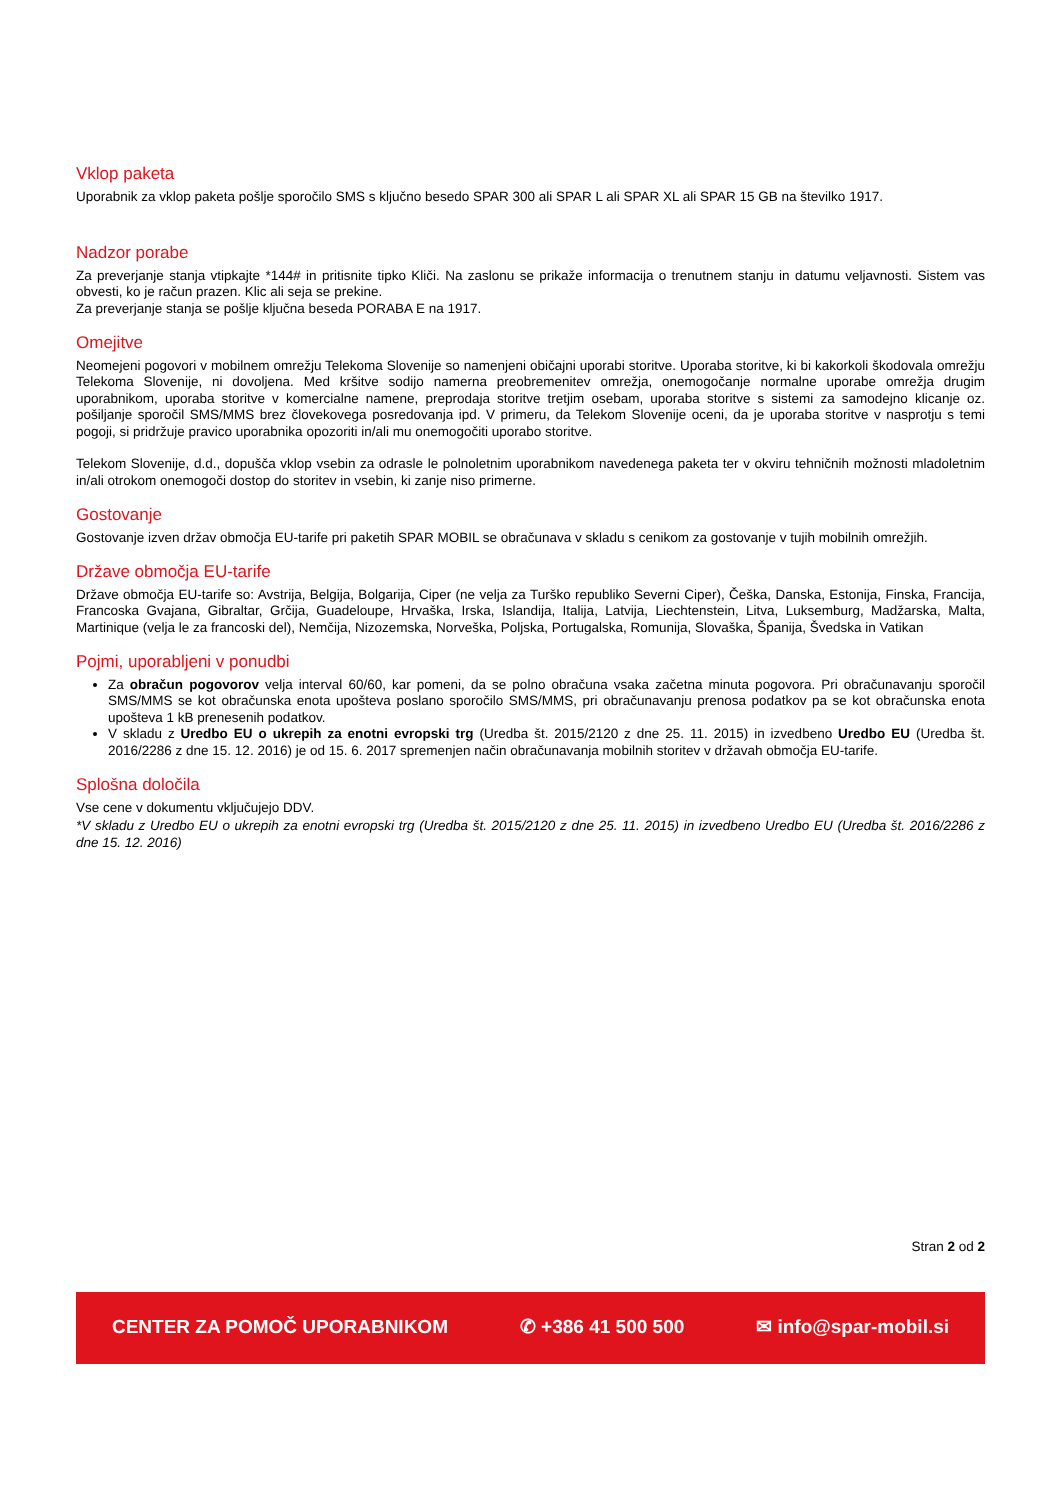Vklop paketa
Uporabnik za vklop paketa pošlje sporočilo SMS s ključno besedo SPAR 300 ali SPAR L ali SPAR XL ali SPAR 15 GB na številko 1917.
Nadzor porabe
Za preverjanje stanja vtipkajte *144# in pritisnite tipko Kliči. Na zaslonu se prikaže informacija o trenutnem stanju in datumu veljavnosti. Sistem vas obvesti, ko je račun prazen. Klic ali seja se prekine.
Za preverjanje stanja se pošlje ključna beseda PORABA E na 1917.
Omejitve
Neomejeni pogovori v mobilnem omrežju Telekoma Slovenije so namenjeni običajni uporabi storitve. Uporaba storitve, ki bi kakorkoli škodovala omrežju Telekoma Slovenije, ni dovoljena. Med kršitve sodijo namerna preobremenitev omrežja, onemogočanje normalne uporabe omrežja drugim uporabnikom, uporaba storitve v komercialne namene, preprodaja storitve tretjim osebam, uporaba storitve s sistemi za samodejno klicanje oz. pošiljanje sporočil SMS/MMS brez človekovega posredovanja ipd. V primeru, da Telekom Slovenije oceni, da je uporaba storitve v nasprotju s temi pogoji, si pridržuje pravico uporabnika opozoriti in/ali mu onemogočiti uporabo storitve.
Telekom Slovenije, d.d., dopušča vklop vsebin za odrasle le polnoletnim uporabnikom navedenega paketa ter v okviru tehničnih možnosti mladoletnim in/ali otrokom onemogoči dostop do storitev in vsebin, ki zanje niso primerne.
Gostovanje
Gostovanje izven držav območja EU-tarife pri paketih SPAR MOBIL se obračunava v skladu s cenikom za gostovanje v tujih mobilnih omrežjih.
Države območja EU-tarife
Države območja EU-tarife so: Avstrija, Belgija, Bolgarija, Ciper (ne velja za Turško republiko Severni Ciper), Češka, Danska, Estonija, Finska, Francija, Francoska Gvajana, Gibraltar, Grčija, Guadeloupe, Hrvaška, Irska, Islandija, Italija, Latvija, Liechtenstein, Litva, Luksemburg, Madžarska, Malta, Martinique (velja le za francoski del), Nemčija, Nizozemska, Norveška, Poljska, Portugalska, Romunija, Slovaška, Španija, Švedska in Vatikan
Pojmi, uporabljeni v ponudbi
Za obračun pogovorov velja interval 60/60, kar pomeni, da se polno obračuna vsaka začetna minuta pogovora. Pri obračunavanju sporočil SMS/MMS se kot obračunska enota upošteva poslano sporočilo SMS/MMS, pri obračunavanju prenosa podatkov pa se kot obračunska enota upošteva 1 kB prenesenih podatkov.
V skladu z Uredbo EU o ukrepih za enotni evropski trg (Uredba št. 2015/2120 z dne 25. 11. 2015) in izvedbeno Uredbo EU (Uredba št. 2016/2286 z dne 15. 12. 2016) je od 15. 6. 2017 spremenjen način obračunavanja mobilnih storitev v državah območja EU-tarife.
Splošna določila
Vse cene v dokumentu vključujejo DDV.
*V skladu z Uredbo EU o ukrepih za enotni evropski trg (Uredba št. 2015/2120 z dne 25. 11. 2015) in izvedbeno Uredbo EU (Uredba št. 2016/2286 z dne 15. 12. 2016)
Stran 2 od 2
CENTER ZA POMOČ UPORABNIKOM ✆ +386 41 500 500 ✉ info@spar-mobil.si